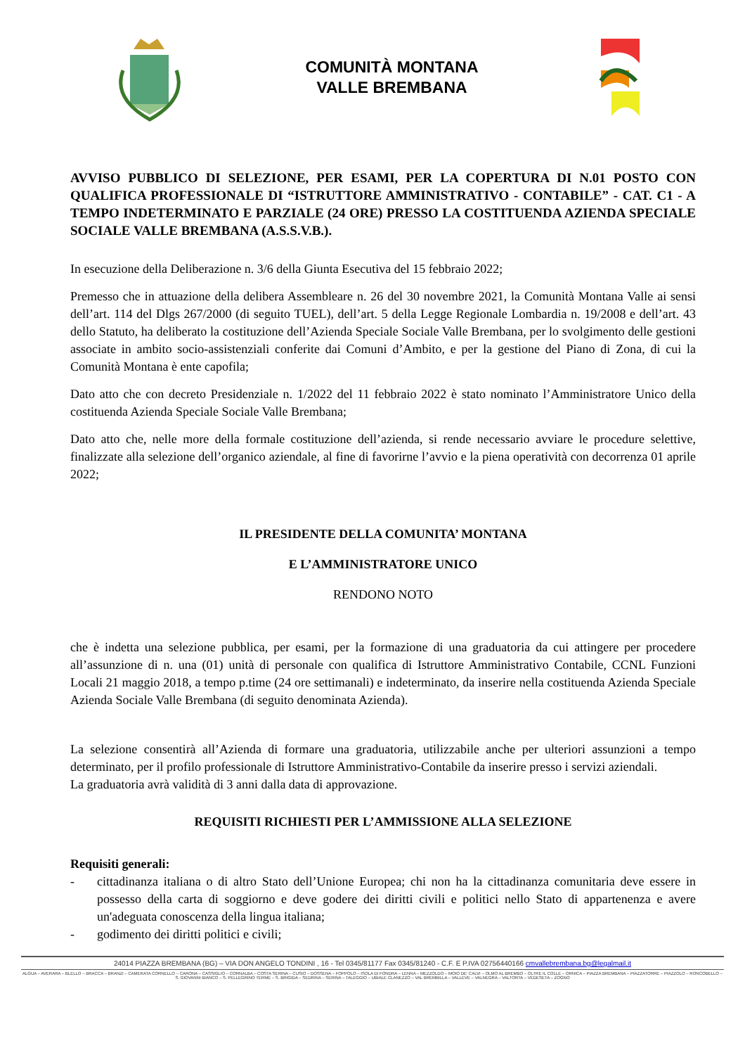COMUNITÀ MONTANA
VALLE BREMBANA
AVVISO PUBBLICO DI SELEZIONE, PER ESAMI, PER LA COPERTURA DI N.01 POSTO CON QUALIFICA PROFESSIONALE DI “ISTRUTTORE AMMINISTRATIVO - CONTABILE” - CAT. C1 - A TEMPO INDETERMINATO E PARZIALE (24 ORE) PRESSO LA COSTITUENDA AZIENDA SPECIALE SOCIALE VALLE BREMBANA (A.S.S.V.B.).
In esecuzione della Deliberazione n. 3/6 della Giunta Esecutiva del 15 febbraio 2022;
Premesso che in attuazione della delibera Assembleare n. 26 del 30 novembre 2021, la Comunità Montana Valle ai sensi dell’art. 114 del Dlgs 267/2000 (di seguito TUEL), dell’art. 5 della Legge Regionale Lombardia n. 19/2008 e dell’art. 43 dello Statuto, ha deliberato la costituzione dell’Azienda Speciale Sociale Valle Brembana, per lo svolgimento delle gestioni associate in ambito socio-assistenziali conferite dai Comuni d’Ambito, e per la gestione del Piano di Zona, di cui la Comunità Montana è ente capofila;
Dato atto che con decreto Presidenziale n. 1/2022 del 11 febbraio 2022 è stato nominato l’Amministratore Unico della costituenda Azienda Speciale Sociale Valle Brembana;
Dato atto che, nelle more della formale costituzione dell’azienda, si rende necessario avviare le procedure selettive, finalizzate alla selezione dell’organico aziendale, al fine di favorirne l’avvio e la piena operatività con decorrenza 01 aprile 2022;
IL PRESIDENTE DELLA COMUNITA’ MONTANA
E L’AMMINISTRATORE UNICO
RENDONO NOTO
che è indetta una selezione pubblica, per esami, per la formazione di una graduatoria da cui attingere per procedere all’assunzione di n. una (01) unità di personale con qualifica di Istruttore Amministrativo Contabile, CCNL Funzioni Locali 21 maggio 2018, a tempo p.time (24 ore settimanali) e indeterminato, da inserire nella costituenda Azienda Speciale Azienda Sociale Valle Brembana (di seguito denominata Azienda).
La selezione consentirà all’Azienda di formare una graduatoria, utilizzabile anche per ulteriori assunzioni a tempo determinato, per il profilo professionale di Istruttore Amministrativo-Contabile da inserire presso i servizi aziendali.
La graduatoria avrà validità di 3 anni dalla data di approvazione.
REQUISITI RICHIESTI PER L’AMMISSIONE ALLA SELEZIONE
Requisiti generali:
- cittadinanza italiana o di altro Stato dell’Unione Europea; chi non ha la cittadinanza comunitaria deve essere in possesso della carta di soggiorno e deve godere dei diritti civili e politici nello Stato di appartenenza e avere un'adeguata conoscenza della lingua italiana;
- godimento dei diritti politici e civili;
24014 PIAZZA BREMBANA (BG) – VIA DON ANGELO TONDINI , 16 - Tel 0345/81177 Fax 0345/81240 - C.F. E P.IVA 02756440166 cmvallebrembana.bg@legalmail.it
ALGUA – AVERARA – BLELLO – BRACCA – BRANZI – CAMERATA CORNELLO – CARONA – CASSIGLIO – CORNALBA – COSTA SERINA – CUSIO – DOSSENA – FOPPOLO – ISOLA DI FONDRA – LENNA – MEZZOLDO – MOIO DE’ CALVI – OLMO AL BREMBO – OLTRE IL COLLE – ORNICA – PIAZZA BREMBANA – PIAZZATORRE – PIAZZOLO – RONCOBELLO – S. GIOVANNI BIANCO – S. PELLEGRINO TERME – S. BRIGIDA – SEDRINA – SERINA – TALEGGIO – UBIALE CLANEZZO – VAL BREMBILLA – VALLEVE – VALNEGRA – VALTORTA – VEDESETA – ZOGNO